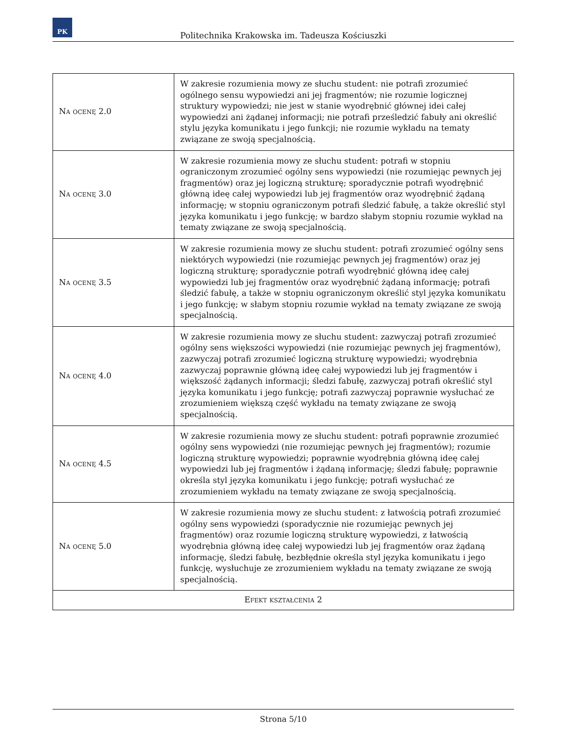PK
Politechnika Krakowska im. Tadeusza Kościuszki
| Na ocenę 2.0 | W zakresie rozumienia mowy ze słuchu student: nie potrafi zrozumieć ogólnego sensu wypowiedzi ani jej fragmentów; nie rozumie logicznej struktury wypowiedzi; nie jest w stanie wyodrębnić głównej idei całej wypowiedzi ani żądanej informacji; nie potrafi prześledzić fabuły ani określić stylu języka komunikatu i jego funkcji; nie rozumie wykładu na tematy związane ze swoją specjalnością. |
| Na ocenę 3.0 | W zakresie rozumienia mowy ze słuchu student: potrafi w stopniu ograniczonym zrozumieć ogólny sens wypowiedzi (nie rozumiejąc pewnych jej fragmentów) oraz jej logiczną strukturę; sporadycznie potrafi wyodrębnić główną ideę całej wypowiedzi lub jej fragmentów oraz wyodrębnić żądaną informację; w stopniu ograniczonym potrafi śledzić fabułę, a także określić styl języka komunikatu i jego funkcję; w bardzo słabym stopniu rozumie wykład na tematy związane ze swoją specjalnością. |
| Na ocenę 3.5 | W zakresie rozumienia mowy ze słuchu student: potrafi zrozumieć ogólny sens niektórych wypowiedzi (nie rozumiejąc pewnych jej fragmentów) oraz jej logiczną strukturę; sporadycznie potrafi wyodrębnić główną ideę całej wypowiedzi lub jej fragmentów oraz wyodrębnić żądaną informację; potrafi śledzić fabułę, a także w stopniu ograniczonym określić styl języka komunikatu i jego funkcję; w słabym stopniu rozumie wykład na tematy związane ze swoją specjalnością. |
| Na ocenę 4.0 | W zakresie rozumienia mowy ze słuchu student: zazwyczaj potrafi zrozumieć ogólny sens większości wypowiedzi (nie rozumiejąc pewnych jej fragmentów), zazwyczaj potrafi zrozumieć logiczną strukturę wypowiedzi; wyodrębnia zazwyczaj poprawnie główną ideę całej wypowiedzi lub jej fragmentów i większość żądanych informacji; śledzi fabułę, zazwyczaj potrafi określić styl języka komunikatu i jego funkcję; potrafi zazwyczaj poprawnie wysłuchać ze zrozumieniem większą część wykładu na tematy związane ze swoją specjalnością. |
| Na ocenę 4.5 | W zakresie rozumienia mowy ze słuchu student: potrafi poprawnie zrozumieć ogólny sens wypowiedzi (nie rozumiejąc pewnych jej fragmentów); rozumie logiczną strukturę wypowiedzi; poprawnie wyodrębnia główną ideę całej wypowiedzi lub jej fragmentów i żądaną informację; śledzi fabułę; poprawnie określa styl języka komunikatu i jego funkcję; potrafi wysłuchać ze zrozumieniem wykładu na tematy związane ze swoją specjalnością. |
| Na ocenę 5.0 | W zakresie rozumienia mowy ze słuchu student: z łatwością potrafi zrozumieć ogólny sens wypowiedzi (sporadycznie nie rozumiejąc pewnych jej fragmentów) oraz rozumie logiczną strukturę wypowiedzi, z łatwością wyodrębnia główną ideę całej wypowiedzi lub jej fragmentów oraz żądaną informację, śledzi fabułę, bezbłędnie określa styl języka komunikatu i jego funkcję, wysłuchuje ze zrozumieniem wykładu na tematy związane ze swoją specjalnością. |
| Efekt kształcenia 2 | |
Strona 5/10